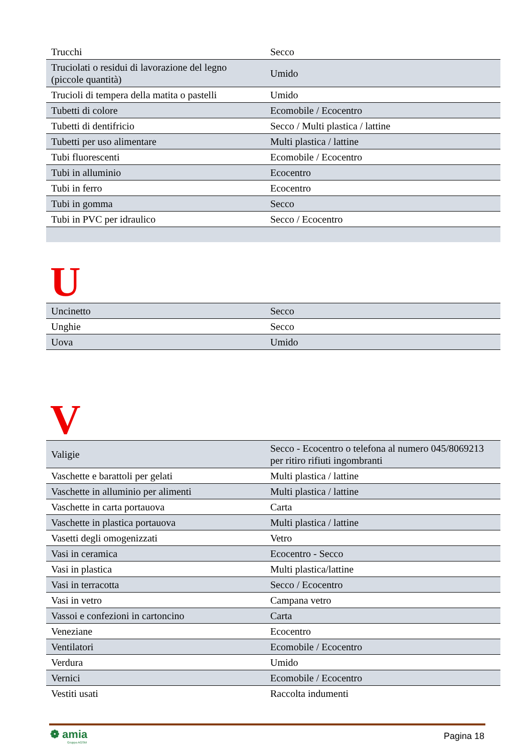| Trucchi | Secco |
| Truciolati o residui di lavorazione del legno (piccole quantità) | Umido |
| Trucioli di tempera della matita o pastelli | Umido |
| Tubetti di colore | Ecomobile / Ecocentro |
| Tubetti di dentifricio | Secco / Multi plastica / lattine |
| Tubetti per uso alimentare | Multi plastica / lattine |
| Tubi fluorescenti | Ecomobile / Ecocentro |
| Tubi in alluminio | Ecocentro |
| Tubi in ferro | Ecocentro |
| Tubi in gomma | Secco |
| Tubi in PVC per idraulico | Secco / Ecocentro |
U
| Uncinetto | Secco |
| Unghie | Secco |
| Uova | Umido |
V
| Valigie | Secco - Ecocentro o telefona al numero 045/8069213 per ritiro rifiuti ingombranti |
| Vaschette e barattoli per gelati | Multi plastica / lattine |
| Vaschette in alluminio per alimenti | Multi plastica / lattine |
| Vaschette in carta portauova | Carta |
| Vaschette in plastica portauova | Multi plastica / lattine |
| Vasetti degli omogenizzati | Vetro |
| Vasi in ceramica | Ecocentro - Secco |
| Vasi in plastica | Multi plastica/lattine |
| Vasi in terracotta | Secco / Ecocentro |
| Vasi in vetro | Campana vetro |
| Vassoi e confezioni in cartoncino | Carta |
| Veneziane | Ecocentro |
| Ventilatori | Ecomobile / Ecocentro |
| Verdura | Umido |
| Vernici | Ecomobile / Ecocentro |
| Vestiti usati | Raccolta indumenti |
❁ amia
Gruppo AGSM
Pagina 18